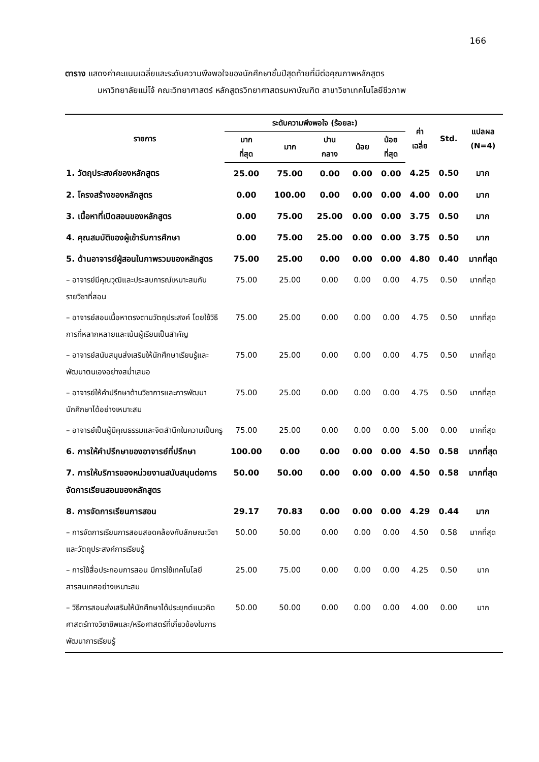166
ตาราง แสดงค่าคะแนนเฉลี่ยและระดับความพึงพอใจของนักศึกษาชั้นปีสุดท้ายที่มีต่อคุณภาพหลักสูตร
มหาวิทยาลัยแม่โจ้ คณะวิทยาศาสตร์ หลักสูตรวิทยาศาสตรมหาบัณฑิต สาขาวิชาเทคโนโลยีชีวภาพ
| รายการ | ระดับความพึงพอใจ (ร้อยละ) | | | | | ค่า เฉลี่ย | Std. | แปลผล (N=4) |
| --- | --- | --- | --- | --- | --- | --- | --- | --- |
| | มาก ที่สุด | มาก | ปาน กลาง | น้อย | น้อย ที่สุด | | | |
| 1. วัตถุประสงค์ของหลักสูตร | 25.00 | 75.00 | 0.00 | 0.00 | 0.00 | 4.25 | 0.50 | มาก |
| 2. โครงสร้างของหลักสูตร | 0.00 | 100.00 | 0.00 | 0.00 | 0.00 | 4.00 | 0.00 | มาก |
| 3. เนื้อหาที่เปิดสอนของหลักสูตร | 0.00 | 75.00 | 25.00 | 0.00 | 0.00 | 3.75 | 0.50 | มาก |
| 4. คุณสมบัติของผู้เข้ารับการศึกษา | 0.00 | 75.00 | 25.00 | 0.00 | 0.00 | 3.75 | 0.50 | มาก |
| 5. ด้านอาจารย์ผู้สอนในภาพรวมของหลักสูตร | 75.00 | 25.00 | 0.00 | 0.00 | 0.00 | 4.80 | 0.40 | มากที่สุด |
| – อาจารย์มีคุณวุฒิและประสบการณ์เหมาะสมกับรายวิชาที่สอน | 75.00 | 25.00 | 0.00 | 0.00 | 0.00 | 4.75 | 0.50 | มากที่สุด |
| – อาจารย์สอนเนื้อหาตรงตามวัตถุประสงค์ โดยใช้วิธีการที่หลากหลายและเน้นผู้เรียนเป็นสำคัญ | 75.00 | 25.00 | 0.00 | 0.00 | 0.00 | 4.75 | 0.50 | มากที่สุด |
| – อาจารย์สนับสนุนส่งเสริมให้นักศึกษาเรียนรู้และพัฒนาตนเองอย่างสม่ำเสมอ | 75.00 | 25.00 | 0.00 | 0.00 | 0.00 | 4.75 | 0.50 | มากที่สุด |
| – อาจารย์ให้คำปรึกษาด้านวิชาการและการพัฒนานักศึกษาได้อย่างเหมาะสม | 75.00 | 25.00 | 0.00 | 0.00 | 0.00 | 4.75 | 0.50 | มากที่สุด |
| – อาจารย์เป็นผู้มีคุณธรรมและจิตสำนึกในความเป็นครู | 75.00 | 25.00 | 0.00 | 0.00 | 0.00 | 5.00 | 0.00 | มากที่สุด |
| 6. การให้คำปรึกษาของอาจารย์ที่ปรึกษา | 100.00 | 0.00 | 0.00 | 0.00 | 0.00 | 4.50 | 0.58 | มากที่สุด |
| 7. การให้บริการของหน่วยงานสนับสนุนต่อการจัดการเรียนสอนของหลักสูตร | 50.00 | 50.00 | 0.00 | 0.00 | 0.00 | 4.50 | 0.58 | มากที่สุด |
| 8. การจัดการเรียนการสอน | 29.17 | 70.83 | 0.00 | 0.00 | 0.00 | 4.29 | 0.44 | มาก |
| – การจัดการเรียนการสอนสอดคล้องกับลักษณะวิชาและวัตถุประสงค์การเรียนรู้ | 50.00 | 50.00 | 0.00 | 0.00 | 0.00 | 4.50 | 0.58 | มากที่สุด |
| – การใช้สื่อประกอบการสอน มีการใช้เทคโนโลยีสารสนเทศอย่างเหมาะสม | 25.00 | 75.00 | 0.00 | 0.00 | 0.00 | 4.25 | 0.50 | มาก |
| – วิธีการสอนส่งเสริมให้นักศึกษาได้ประยุกต์แนวคิดศาสตร์ทางวิชาชีพและ/หรือศาสตร์ที่เกี่ยวข้องในการพัฒนาการเรียนรู้ | 50.00 | 50.00 | 0.00 | 0.00 | 0.00 | 4.00 | 0.00 | มาก |